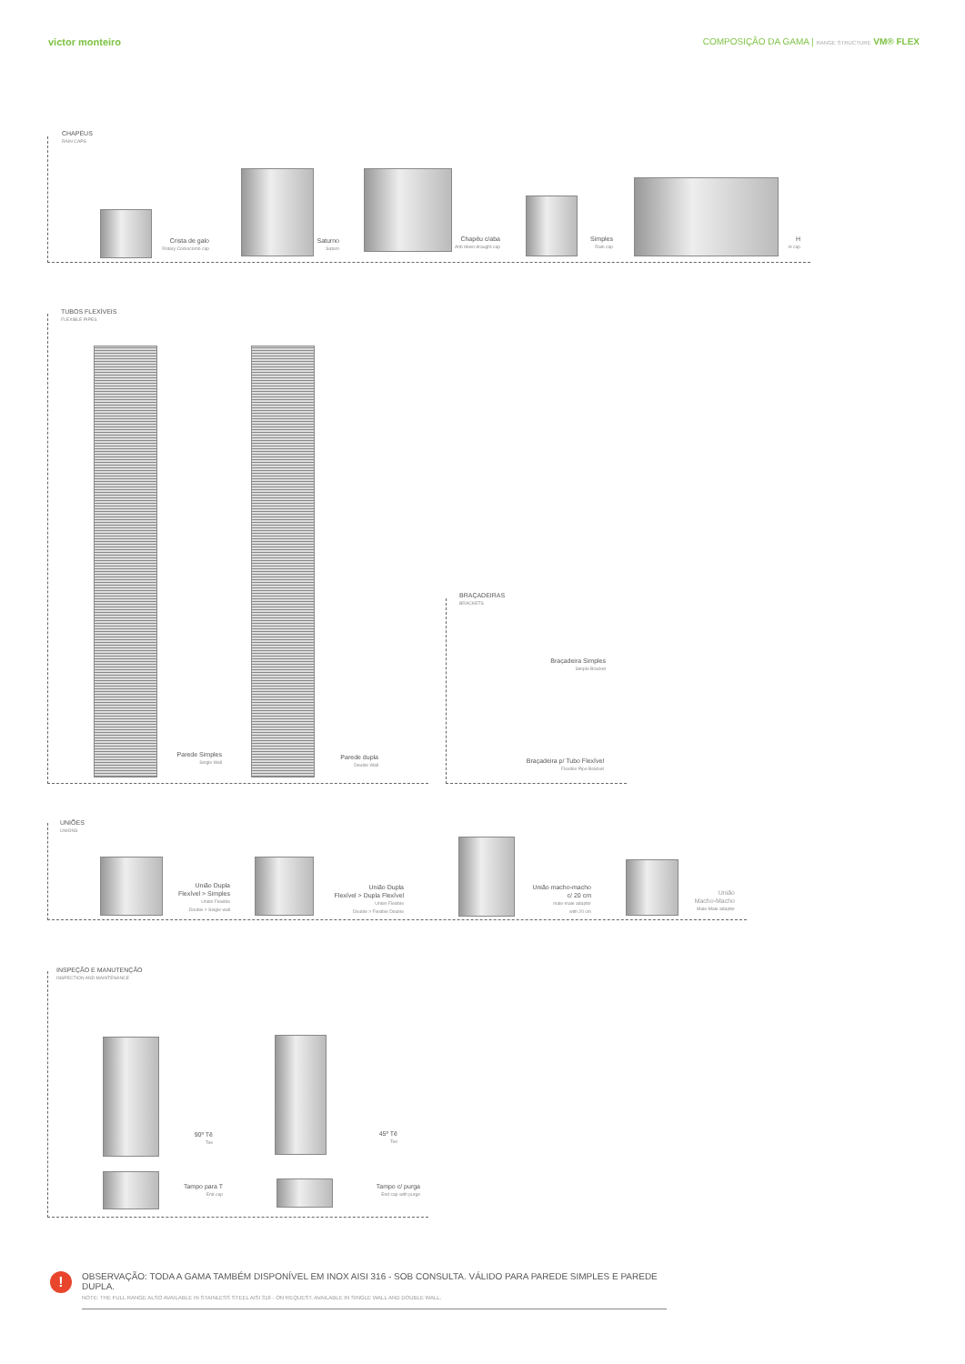victor monteiro COMPOSIÇÃO DA GAMA | RANGE STRUCTURE VM® FLEX
CHAPÉUS
RAIN CAPS
Crista de galo
Rotary Cockscomb cap
Saturno
Saturn
Chapéu c/aba
Anti down-draught cap
Simples
Rain cap
H
H cap
TUBOS FLEXÍVEIS
FLEXIBLE PIPES
Parede Simples
Single Wall
Parede dupla
Double Wall
BRAÇADEIRAS
BRACKETS
Braçadeira Simples
Simple Bracket
Braçadeira p/ Tubo Flexível
Flexible Pipe Bracket
UNIÕES
UNIONS
União Dupla
Flexível > Simples
Union Flexible
Double > Single wall
União Dupla
Flexível > Dupla Flexível
Union Flexible
Double > Flexible Double
União macho-macho
c/ 20 cm
male-male adaptor
with 20 cm
União
Macho-Macho
Male-Male adaptor
INSPEÇÃO E MANUTENÇÃO
INSPECTION AND MAINTENANCE
90º Tê
Tee
45º Tê
Tee
Tampo para T
End cap
Tampo c/ purga
End cap with purge
!
OBSERVAÇÃO: TODA A GAMA TAMBÉM DISPONÍVEL EM INOX AISI 316 - SOB CONSULTA. VÁLIDO PARA PAREDE SIMPLES E PAREDE DUPLA.
NOTE: THE FULL RANGE ALSO AVAILABLE IN STAINLESS STEEL AISI 316 - ON REQUEST. AVAILABLE IN SINGLE WALL AND DOUBLE WALL.